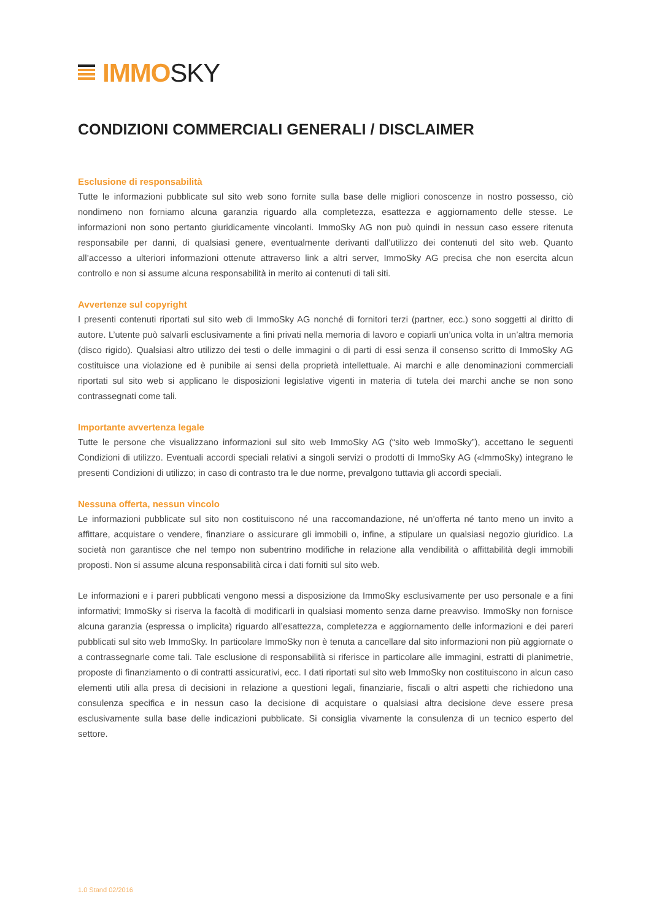IMMO SKY
CONDIZIONI COMMERCIALI GENERALI / DISCLAIMER
Esclusione di responsabilità
Tutte le informazioni pubblicate sul sito web sono fornite sulla base delle migliori conoscenze in nostro possesso, ciò nondimeno non forniamo alcuna garanzia riguardo alla completezza, esattezza e aggiornamento delle stesse. Le informazioni non sono pertanto giuridicamente vincolanti. ImmoSky AG non può quindi in nessun caso essere ritenuta responsabile per danni, di qualsiasi genere, eventualmente derivanti dall’utilizzo dei contenuti del sito web. Quanto all’accesso a ulteriori informazioni ottenute attraverso link a altri server, ImmoSky AG precisa che non esercita alcun controllo e non si assume alcuna responsabilità in merito ai contenuti di tali siti.
Avvertenze sul copyright
I presenti contenuti riportati sul sito web di ImmoSky AG nonché di fornitori terzi (partner, ecc.) sono soggetti al diritto di autore. L’utente può salvarli esclusivamente a fini privati nella memoria di lavoro e copiarli un’unica volta in un’altra memoria (disco rigido). Qualsiasi altro utilizzo dei testi o delle immagini o di parti di essi senza il consenso scritto di ImmoSky AG costituisce una violazione ed è punibile ai sensi della proprietà intellettuale. Ai marchi e alle denominazioni commerciali riportati sul sito web si applicano le disposizioni legislative vigenti in materia di tutela dei marchi anche se non sono contrassegnati come tali.
Importante avvertenza legale
Tutte le persone che visualizzano informazioni sul sito web ImmoSky AG (“sito web ImmoSky”), accettano le seguenti Condizioni di utilizzo. Eventuali accordi speciali relativi a singoli servizi o prodotti di ImmoSky AG («ImmoSky) integrano le presenti Condizioni di utilizzo; in caso di contrasto tra le due norme, prevalgono tuttavia gli accordi speciali.
Nessuna offerta, nessun vincolo
Le informazioni pubblicate sul sito non costituiscono né una raccomandazione, né un’offerta né tanto meno un invito a affittare, acquistare o vendere, finanziare o assicurare gli immobili o, infine, a stipulare un qualsiasi negozio giuridico. La società non garantisce che nel tempo non subentrino modifiche in relazione alla vendibilità o affittabilità degli immobili proposti. Non si assume alcuna responsabilità circa i dati forniti sul sito web.
Le informazioni e i pareri pubblicati vengono messi a disposizione da ImmoSky esclusivamente per uso personale e a fini informativi; ImmoSky si riserva la facoltà di modificarli in qualsiasi momento senza darne preavviso. ImmoSky non fornisce alcuna garanzia (espressa o implicita) riguardo all’esattezza, completezza e aggiornamento delle informazioni e dei pareri pubblicati sul sito web ImmoSky. In particolare ImmoSky non è tenuta a cancellare dal sito informazioni non più aggiornate o a contrassegnarle come tali. Tale esclusione di responsabilità si riferisce in particolare alle immagini, estratti di planimetrie, proposte di finanziamento o di contratti assicurativi, ecc. I dati riportati sul sito web ImmoSky non costituiscono in alcun caso elementi utili alla presa di decisioni in relazione a questioni legali, finanziarie, fiscali o altri aspetti che richiedono una consulenza specifica e in nessun caso la decisione di acquistare o qualsiasi altra decisione deve essere presa esclusivamente sulla base delle indicazioni pubblicate. Si consiglia vivamente la consulenza di un tecnico esperto del settore.
1.0 Stand 02/2016